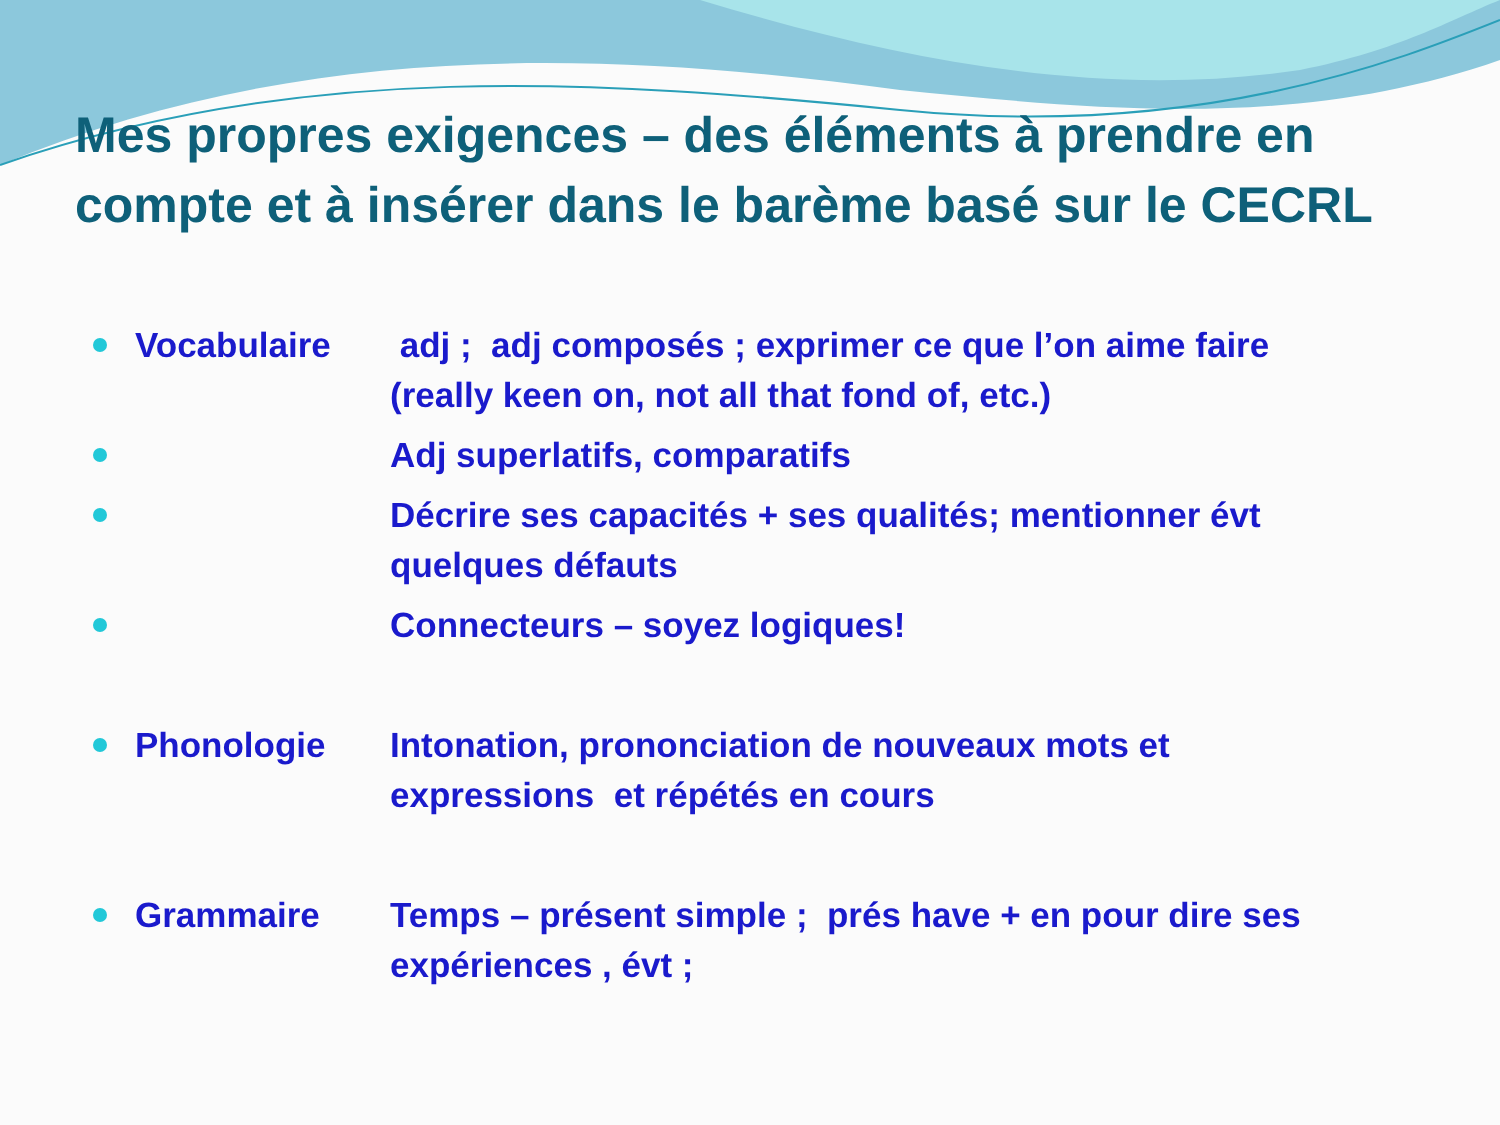Mes propres exigences – des éléments à prendre en compte et à insérer dans le barème basé sur le CECRL
Vocabulaire adj ; adj composés ; exprimer ce que l’on aime faire (really keen on, not all that fond of, etc.)
Adj superlatifs, comparatifs
Décrire ses capacités + ses qualités; mentionner évt quelques défauts
Connecteurs – soyez logiques!
Phonologie Intonation, prononciation de nouveaux mots et expressions et répétés en cours
Grammaire Temps – présent simple ; prés have + en pour dire ses expériences , évt ;